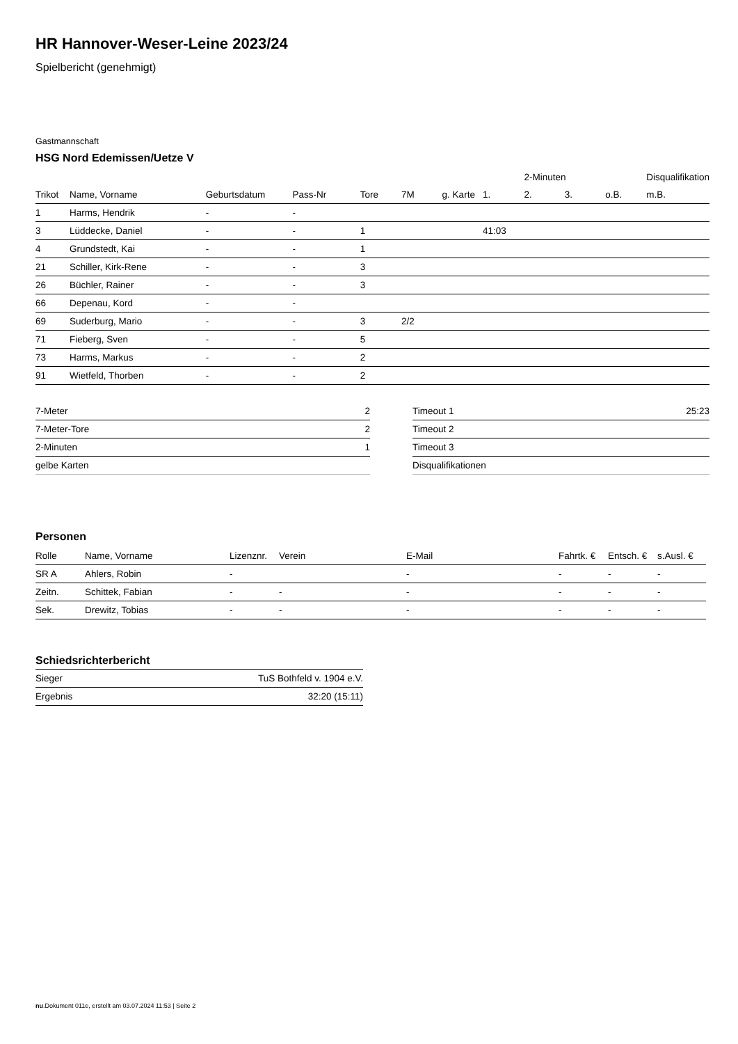HR Hannover-Weser-Leine 2023/24
Spielbericht (genehmigt)
Gastmannschaft
HSG Nord Edemissen/Uetze V
| | | | | | | | | 2-Minuten | | | Disqualifikation |
| --- | --- | --- | --- | --- | --- | --- | --- | --- | --- | --- | --- |
| Trikot | Name, Vorname | Geburtsdatum | Pass-Nr | Tore | 7M | g. Karte | 1. | 2. | 3. | o.B. | m.B. |
| 1 | Harms, Hendrik | - | - | | | | | | | | |
| 3 | Lüddecke, Daniel | - | - | 1 | | | 41:03 | | | | |
| 4 | Grundstedt, Kai | - | - | 1 | | | | | | | |
| 21 | Schiller, Kirk-Rene | - | - | 3 | | | | | | | |
| 26 | Büchler, Rainer | - | - | 3 | | | | | | | |
| 66 | Depenau, Kord | - | - | | | | | | | | |
| 69 | Suderburg, Mario | - | - | 3 | 2/2 | | | | | | |
| 71 | Fieberg, Sven | - | - | 5 | | | | | | | |
| 73 | Harms, Markus | - | - | 2 | | | | | | | |
| 91 | Wietfeld, Thorben | - | - | 2 | | | | | | | |
| 7-Meter | 2 |
| 7-Meter-Tore | 2 |
| 2-Minuten | 1 |
| gelbe Karten | |
| Timeout 1 | 25:23 |
| Timeout 2 | |
| Timeout 3 | |
| Disqualifikationen | |
Personen
| Rolle | Name, Vorname | Lizenznr. | Verein | E-Mail | Fahrtk. € | Entsch. € | s.Ausl. € |
| --- | --- | --- | --- | --- | --- | --- | --- |
| SR A | Ahlers, Robin | - | | - | - | - | - |
| Zeitn. | Schittek, Fabian | - | - | - | - | - | - |
| Sek. | Drewitz, Tobias | - | - | - | - | - | - |
Schiedsrichterbericht
| Sieger | TuS Bothfeld v. 1904 e.V. |
| Ergebnis | 32:20 (15:11) |
nu.Dokument 011e, erstellt am 03.07.2024 11:53 | Seite 2